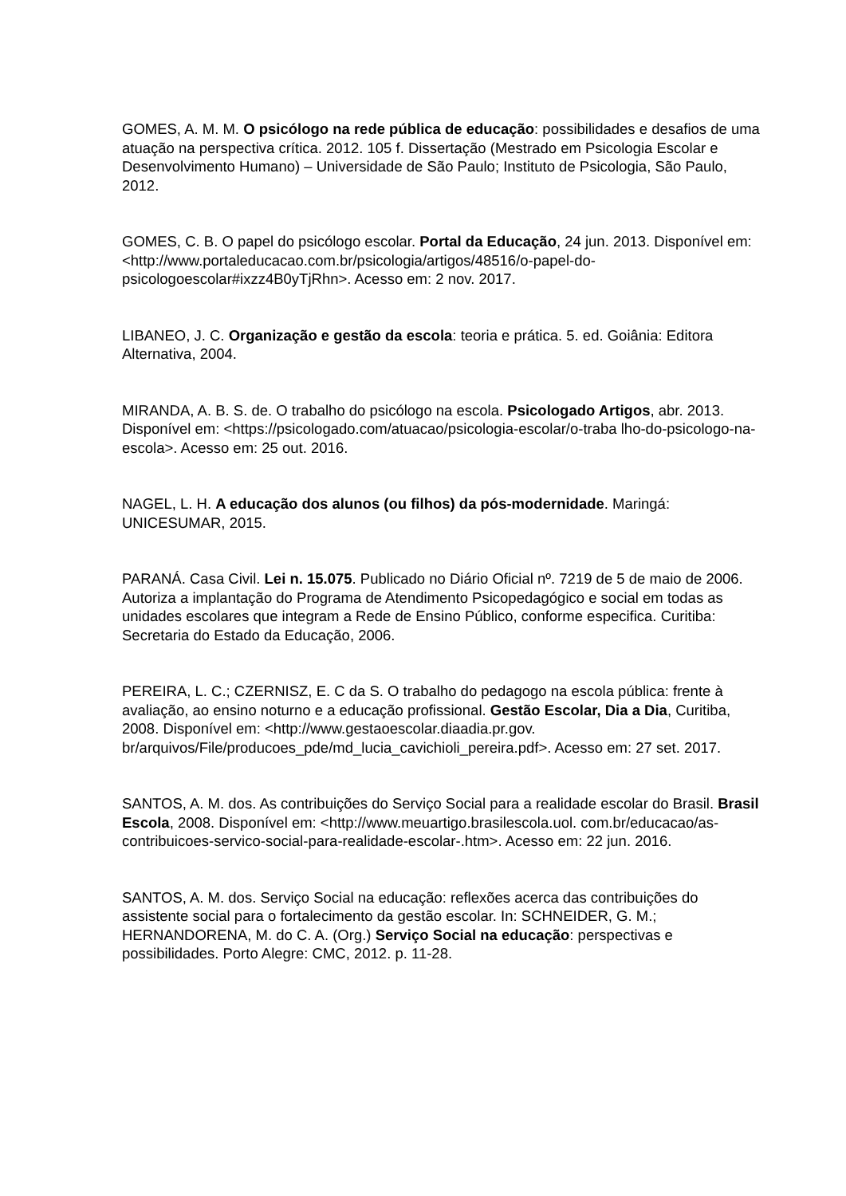GOMES, A. M. M. O psicólogo na rede pública de educação: possibilidades e desafios de uma atuação na perspectiva crítica. 2012. 105 f. Dissertação (Mestrado em Psicologia Escolar e Desenvolvimento Humano) – Universidade de São Paulo; Instituto de Psicologia, São Paulo, 2012.
GOMES, C. B. O papel do psicólogo escolar. Portal da Educação, 24 jun. 2013. Disponível em: <http://www.portaleducacao.com.br/psicologia/artigos/48516/o-papel-do-psicologoescolar#ixzz4B0yTjRhn>. Acesso em: 2 nov. 2017.
LIBANEO, J. C. Organização e gestão da escola: teoria e prática. 5. ed. Goiânia: Editora Alternativa, 2004.
MIRANDA, A. B. S. de. O trabalho do psicólogo na escola. Psicologado Artigos, abr. 2013. Disponível em: <https://psicologado.com/atuacao/psicologia-escolar/o-traba lho-do-psicologo-na-escola>. Acesso em: 25 out. 2016.
NAGEL, L. H. A educação dos alunos (ou filhos) da pós-modernidade. Maringá: UNICESUMAR, 2015.
PARANÁ. Casa Civil. Lei n. 15.075. Publicado no Diário Oficial nº. 7219 de 5 de maio de 2006. Autoriza a implantação do Programa de Atendimento Psicopedagógico e social em todas as unidades escolares que integram a Rede de Ensino Público, conforme especifica. Curitiba: Secretaria do Estado da Educação, 2006.
PEREIRA, L. C.; CZERNISZ, E. C da S. O trabalho do pedagogo na escola pública: frente à avaliação, ao ensino noturno e a educação profissional. Gestão Escolar, Dia a Dia, Curitiba, 2008. Disponível em: <http://www.gestaoescolar.diaadia.pr.gov. br/arquivos/File/producoes_pde/md_lucia_cavichioli_pereira.pdf>. Acesso em: 27 set. 2017.
SANTOS, A. M. dos. As contribuições do Serviço Social para a realidade escolar do Brasil. Brasil Escola, 2008. Disponível em: <http://www.meuartigo.brasilescola.uol. com.br/educacao/as-contribuicoes-servico-social-para-realidade-escolar-.htm>. Acesso em: 22 jun. 2016.
SANTOS, A. M. dos. Serviço Social na educação: reflexões acerca das contribuições do assistente social para o fortalecimento da gestão escolar. In: SCHNEIDER, G. M.; HERNANDORENA, M. do C. A. (Org.) Serviço Social na educação: perspectivas e possibilidades. Porto Alegre: CMC, 2012. p. 11-28.